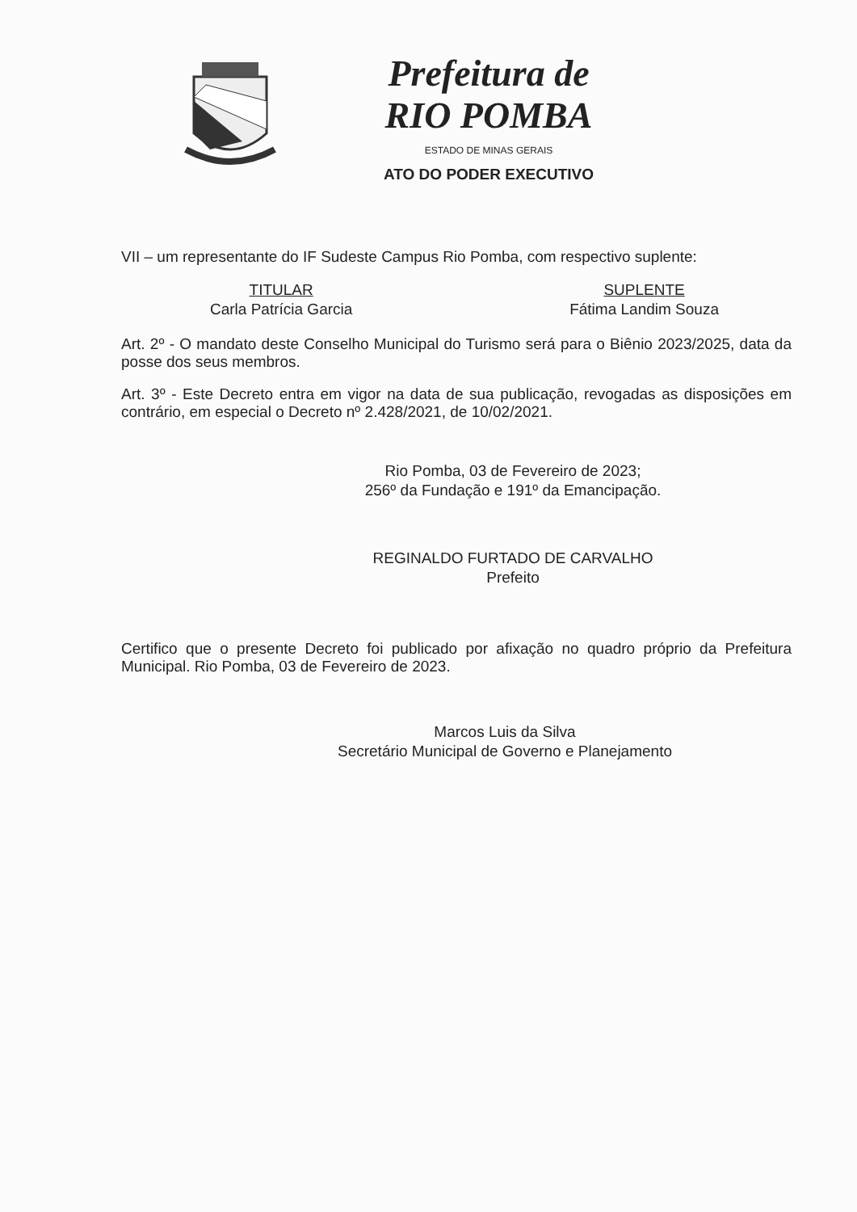Prefeitura de
RIO POMBA
ESTADO DE MINAS GERAIS
ATO DO PODER EXECUTIVO
VII – um representante do IF Sudeste Campus Rio Pomba, com respectivo suplente:
TITULAR
Carla Patrícia Garcia
SUPLENTE
Fátima Landim Souza
Art. 2º - O mandato deste Conselho Municipal do Turismo será para o Biênio 2023/2025, data da posse dos seus membros.
Art. 3º - Este Decreto entra em vigor na data de sua publicação, revogadas as disposições em contrário, em especial o Decreto nº 2.428/2021, de 10/02/2021.
Rio Pomba, 03 de Fevereiro de 2023;
256º da Fundação e 191º da Emancipação.
REGINALDO FURTADO DE CARVALHO
Prefeito
Certifico que o presente Decreto foi publicado por afixação no quadro próprio da Prefeitura Municipal. Rio Pomba, 03 de Fevereiro de 2023.
Marcos Luis da Silva
Secretário Municipal de Governo e Planejamento